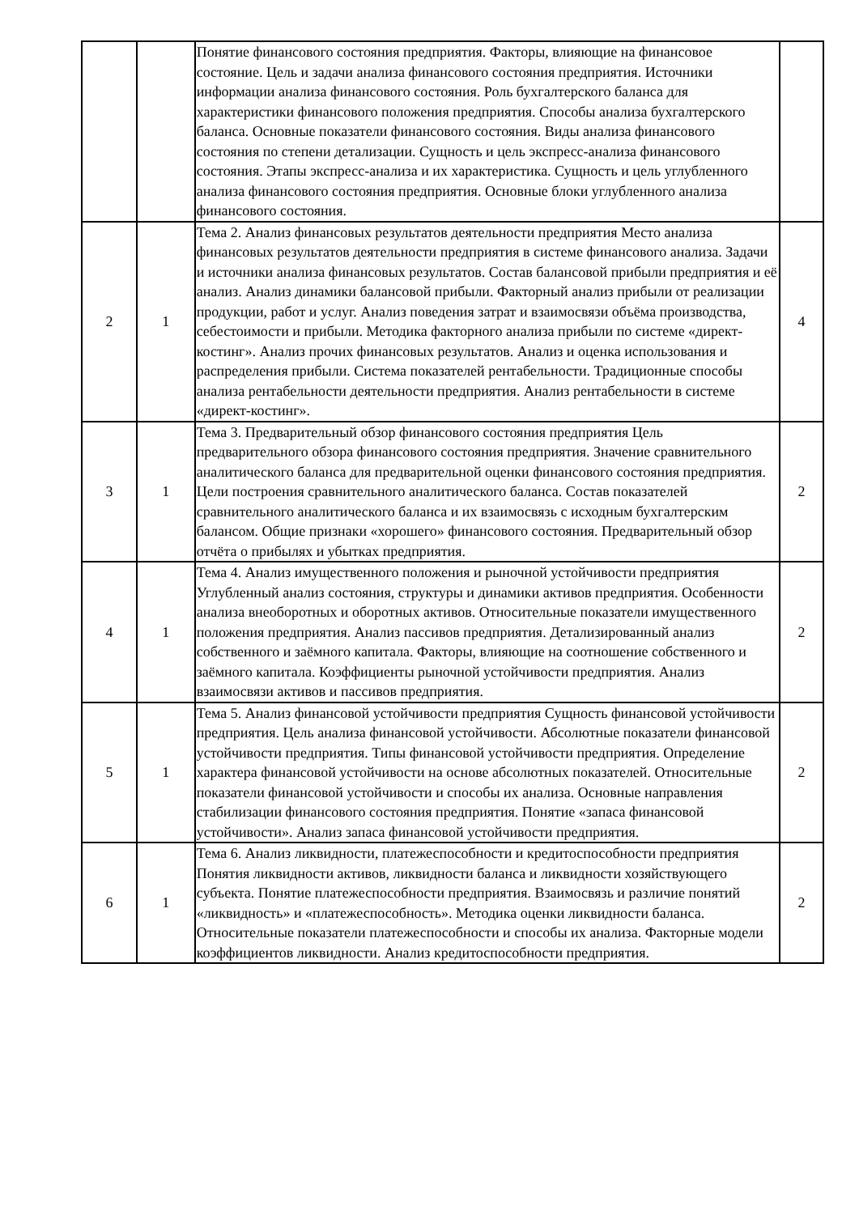| | | Понятие финансового состояния предприятия. Факторы, влияющие на финансовое состояние. Цель и задачи анализа финансового состояния предприятия. Источники информации анализа финансового состояния. Роль бухгалтерского баланса для характеристики финансового положения предприятия. Способы анализа бухгалтерского баланса. Основные показатели финансового состояния. Виды анализа финансового состояния по степени детализации. Сущность и цель экспресс-анализа финансового состояния. Этапы экспресс-анализа и их характеристика. Сущность и цель углубленного анализа финансового состояния предприятия. Основные блоки углубленного анализа финансового состояния. | |
| 2 | 1 | Тема 2. Анализ финансовых результатов деятельности предприятия Место анализа финансовых результатов деятельности предприятия в системе финансового анализа. Задачи и источники анализа финансовых результатов. Состав балансовой прибыли предприятия и её анализ. Анализ динамики балансовой прибыли. Факторный анализ прибыли от реализации продукции, работ и услуг. Анализ поведения затрат и взаимосвязи объёма производства, себестоимости и прибыли. Методика факторного анализа прибыли по системе «директ-костинг». Анализ прочих финансовых результатов. Анализ и оценка использования и распределения прибыли. Система показателей рентабельности. Традиционные способы анализа рентабельности деятельности предприятия. Анализ рентабельности в системе «директ-костинг». | 4 |
| 3 | 1 | Тема 3. Предварительный обзор финансового состояния предприятия Цель предварительного обзора финансового состояния предприятия. Значение сравнительного аналитического баланса для предварительной оценки финансового состояния предприятия. Цели построения сравнительного аналитического баланса. Состав показателей сравнительного аналитического баланса и их взаимосвязь с исходным бухгалтерским балансом. Общие признаки «хорошего» финансового состояния. Предварительный обзор отчёта о прибылях и убытках предприятия. | 2 |
| 4 | 1 | Тема 4. Анализ имущественного положения и рыночной устойчивости предприятия Углубленный анализ состояния, структуры и динамики активов предприятия. Особенности анализа внеоборотных и оборотных активов. Относительные показатели имущественного положения предприятия. Анализ пассивов предприятия. Детализированный анализ собственного и заёмного капитала. Факторы, влияющие на соотношение собственного и заёмного капитала. Коэффициенты рыночной устойчивости предприятия. Анализ взаимосвязи активов и пассивов предприятия. | 2 |
| 5 | 1 | Тема 5. Анализ финансовой устойчивости предприятия Сущность финансовой устойчивости предприятия. Цель анализа финансовой устойчивости. Абсолютные показатели финансовой устойчивости предприятия. Типы финансовой устойчивости предприятия. Определение характера финансовой устойчивости на основе абсолютных показателей. Относительные показатели финансовой устойчивости и способы их анализа. Основные направления стабилизации финансового состояния предприятия. Понятие «запаса финансовой устойчивости». Анализ запаса финансовой устойчивости предприятия. | 2 |
| 6 | 1 | Тема 6. Анализ ликвидности, платежеспособности и кредитоспособности предприятия Понятия ликвидности активов, ликвидности баланса и ликвидности хозяйствующего субъекта. Понятие платежеспособности предприятия. Взаимосвязь и различие понятий «ликвидность» и «платежеспособность». Методика оценки ликвидности баланса. Относительные показатели платежеспособности и способы их анализа. Факторные модели коэффициентов ликвидности. Анализ кредитоспособности предприятия. | 2 |